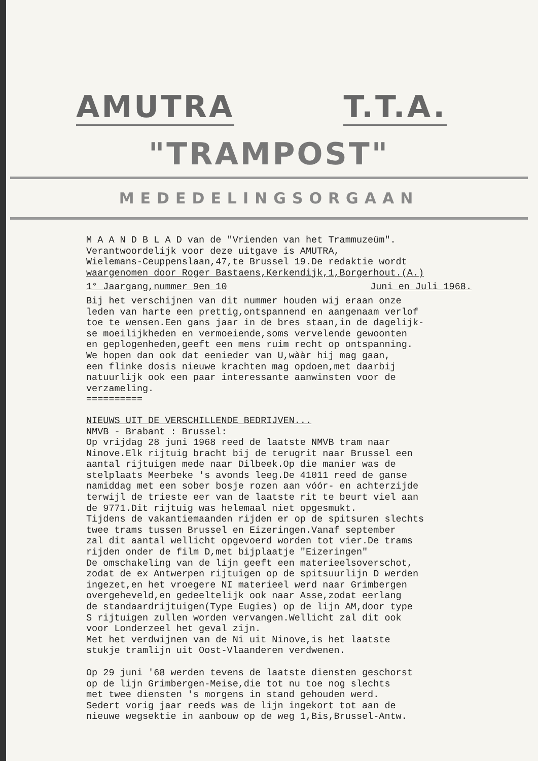AMUTRA T.T.A.
"TRAMPOST"
MEDEDELINGSORGAAN
M A A N D B L A D van de "Vrienden van het Trammuzeüm".
Verantwoordelijk voor deze uitgave is AMUTRA,
Wielemans-Ceuppenslaan,47,te Brussel 19.De redaktie wordt
waargenomen door Roger Bastaens,Kerkendijk,1,Borgerhout.(A.)
1° Jaargang,nummer 9en 10 Juni en Juli 1968.
Bij het verschijnen van dit nummer houden wij eraan onze
leden van harte een prettig,ontspannend en aangenaam verlof
toe te wensen.Een gans jaar in de bres staan,in de dagelijk-
se moeilijkheden en vermoeiende,soms vervelende gewoonten
en geplogenheden,geeft een mens ruim recht op ontspanning.
We hopen dan ook dat eenieder van U,wààr hij mag gaan,
een flinke dosis nieuwe krachten mag opdoen,met daarbij
natuurlijk ook een paar interessante aanwinsten voor de
verzameling.
==========
NIEUWS UIT DE VERSCHILLENDE BEDRIJVEN...
NMVB - Brabant : Brussel:
Op vrijdag 28 juni 1968 reed de laatste NMVB tram naar
Ninove.Elk rijtuig bracht bij de terugrit naar Brussel een
aantal rijtuigen mede naar Dilbeek.Op die manier was de
stelplaats Meerbeke 's avonds leeg.De 41011 reed de ganse
namiddag met een sober bosje rozen aan vóór- en achterzijde
terwijl de trieste eer van de laatste rit te beurt viel aan
de 9771.Dit rijtuig was helemaal niet opgesmukt.
Tijdens de vakantiemaanden rijden er op de spitsuren slechts
twee trams tussen Brussel en Eizeringen.Vanaf september
zal dit aantal wellicht opgevoerd worden tot vier.De trams
rijden onder de film D,met bijplaatje "Eizeringen"
De omschakeling van de lijn geeft een materieelsoverschot,
zodat de ex Antwerpen rijtuigen op de spitsuurlijn D werden
ingezet,en het vroegere NI materieel werd naar Grimbergen
overgeheveld,en gedeeltelijk ook naar Asse,zodat eerlang
de standaardrijtuigen(Type Eugies) op de lijn AM,door type
S rijtuigen zullen worden vervangen.Wellicht zal dit ook
voor Londerzeel het geval zijn.
Met het verdwijnen van de Ni uit Ninove,is het laatste
stukje tramlijn uit Oost-Vlaanderen verdwenen.
Op 29 juni '68 werden tevens de laatste diensten geschorst
op de lijn Grimbergen-Meise,die tot nu toe nog slechts
met twee diensten 's morgens in stand gehouden werd.
Sedert vorig jaar reeds was de lijn ingekort tot aan de
nieuwe wegsektie in aanbouw op de weg 1,Bis,Brussel-Antw.